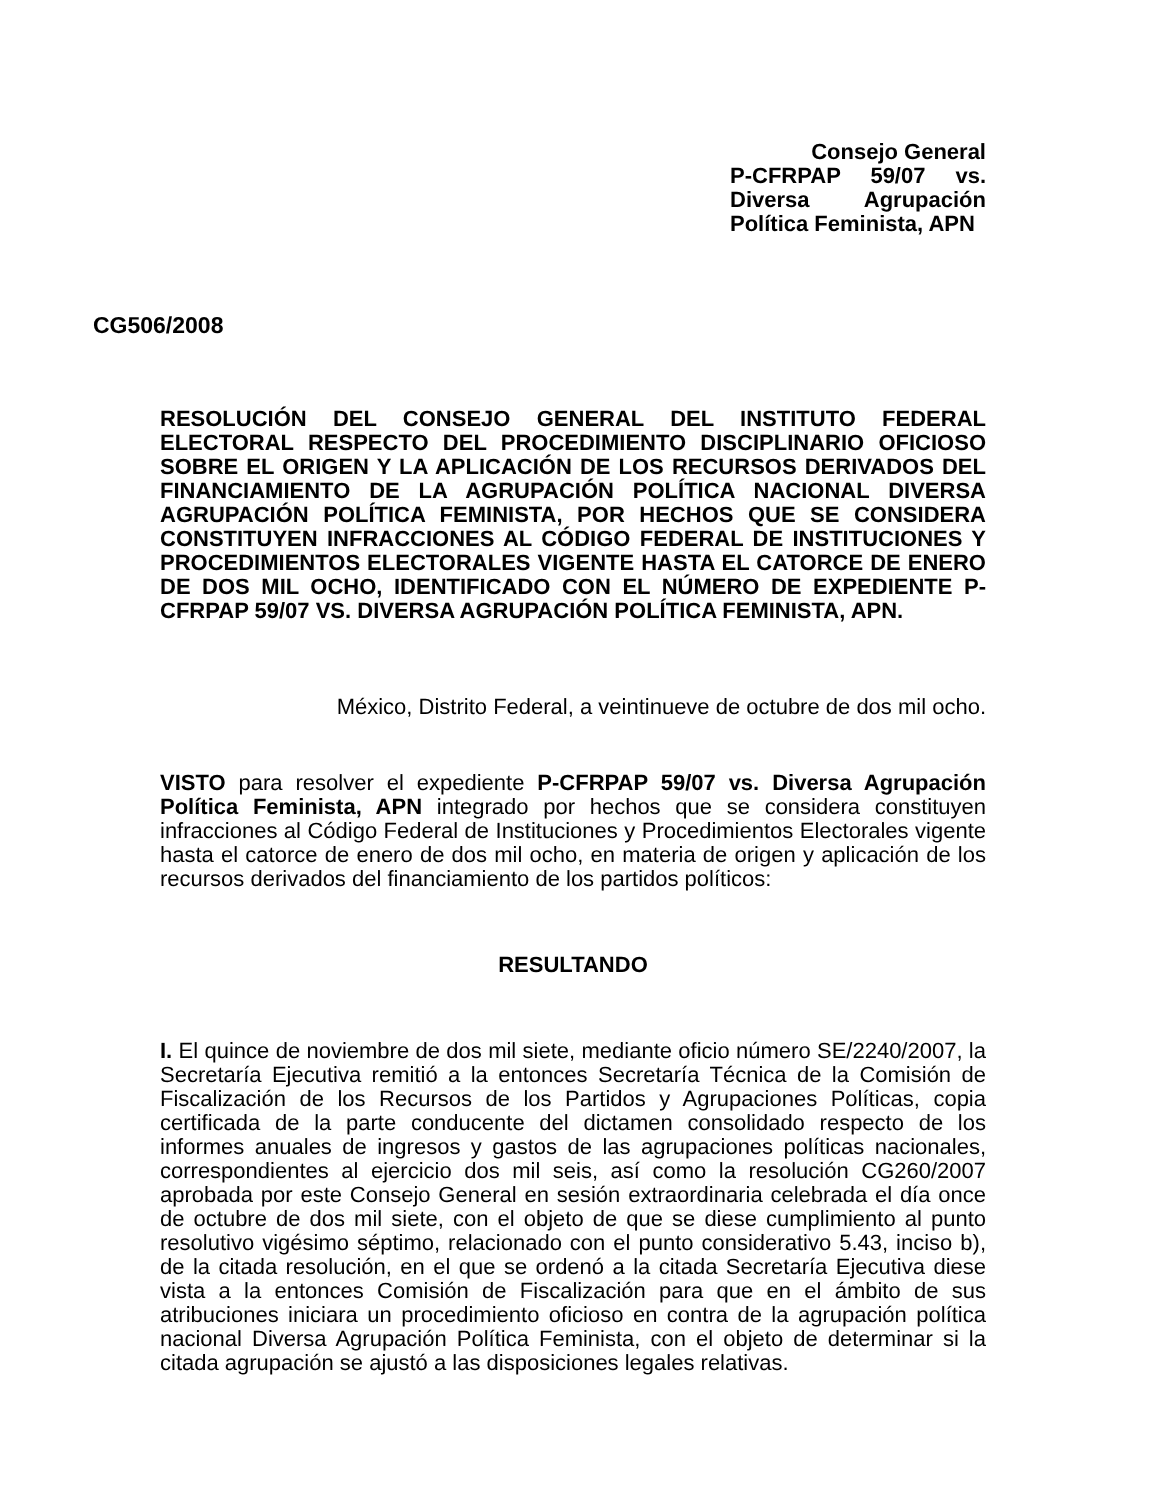Consejo General
P-CFRPAP 59/07 vs. Diversa Agrupación
Política Feminista, APN
CG506/2008
RESOLUCIÓN DEL CONSEJO GENERAL DEL INSTITUTO FEDERAL ELECTORAL RESPECTO DEL PROCEDIMIENTO DISCIPLINARIO OFICIOSO SOBRE EL ORIGEN Y LA APLICACIÓN DE LOS RECURSOS DERIVADOS DEL FINANCIAMIENTO DE LA AGRUPACIÓN POLÍTICA NACIONAL DIVERSA AGRUPACIÓN POLÍTICA FEMINISTA, POR HECHOS QUE SE CONSIDERA CONSTITUYEN INFRACCIONES AL CÓDIGO FEDERAL DE INSTITUCIONES Y PROCEDIMIENTOS ELECTORALES VIGENTE HASTA EL CATORCE DE ENERO DE DOS MIL OCHO, IDENTIFICADO CON EL NÚMERO DE EXPEDIENTE P-CFRPAP 59/07 VS. DIVERSA AGRUPACIÓN POLÍTICA FEMINISTA, APN.
México, Distrito Federal, a veintinueve de octubre de dos mil ocho.
VISTO para resolver el expediente P-CFRPAP 59/07 vs. Diversa Agrupación Política Feminista, APN integrado por hechos que se considera constituyen infracciones al Código Federal de Instituciones y Procedimientos Electorales vigente hasta el catorce de enero de dos mil ocho, en materia de origen y aplicación de los recursos derivados del financiamiento de los partidos políticos:
RESULTANDO
I. El quince de noviembre de dos mil siete, mediante oficio número SE/2240/2007, la Secretaría Ejecutiva remitió a la entonces Secretaría Técnica de la Comisión de Fiscalización de los Recursos de los Partidos y Agrupaciones Políticas, copia certificada de la parte conducente del dictamen consolidado respecto de los informes anuales de ingresos y gastos de las agrupaciones políticas nacionales, correspondientes al ejercicio dos mil seis, así como la resolución CG260/2007 aprobada por este Consejo General en sesión extraordinaria celebrada el día once de octubre de dos mil siete, con el objeto de que se diese cumplimiento al punto resolutivo vigésimo séptimo, relacionado con el punto considerativo 5.43, inciso b), de la citada resolución, en el que se ordenó a la citada Secretaría Ejecutiva diese vista a la entonces Comisión de Fiscalización para que en el ámbito de sus atribuciones iniciara un procedimiento oficioso en contra de la agrupación política nacional Diversa Agrupación Política Feminista, con el objeto de determinar si la citada agrupación se ajustó a las disposiciones legales relativas.